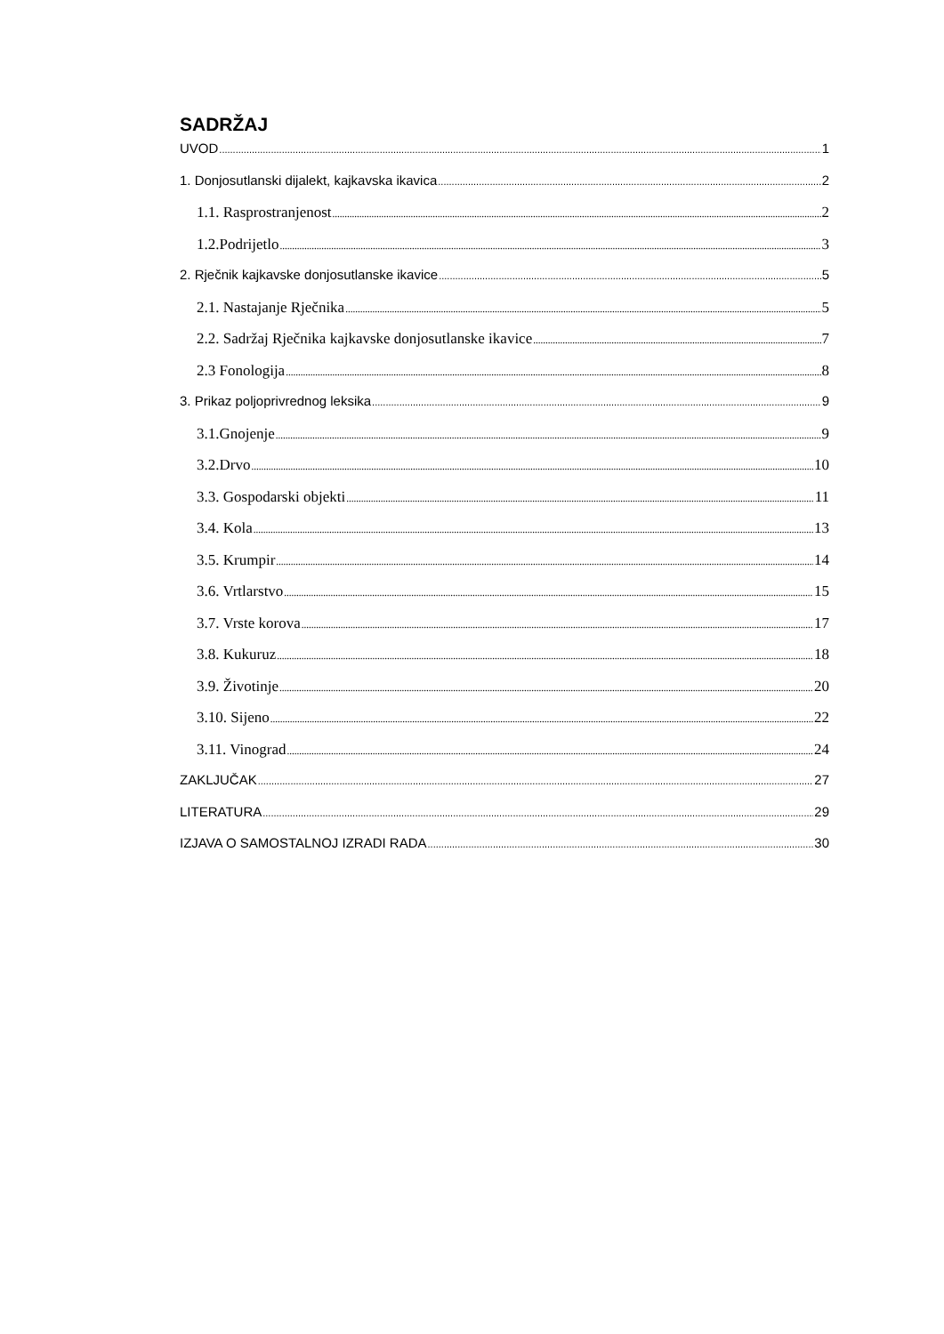SADRŽAJ
UVOD 1
1. Donjosutlanski dijalekt, kajkavska ikavica 2
1.1. Rasprostranjenost 2
1.2.Podrijetlo 3
2. Rječnik kajkavske donjosutlanske ikavice 5
2.1. Nastajanje Rječnika 5
2.2. Sadržaj Rječnika kajkavske donjosutlanske ikavice 7
2.3 Fonologija 8
3. Prikaz poljoprivrednog leksika 9
3.1.Gnojenje 9
3.2.Drvo 10
3.3. Gospodarski objekti 11
3.4. Kola 13
3.5. Krumpir 14
3.6. Vrtlarstvo 15
3.7. Vrste korova 17
3.8. Kukuruz 18
3.9. Životinje 20
3.10. Sijeno 22
3.11. Vinograd 24
ZAKLJUČAK 27
LITERATURA 29
IZJAVA O SAMOSTALNOJ IZRADI RADA 30